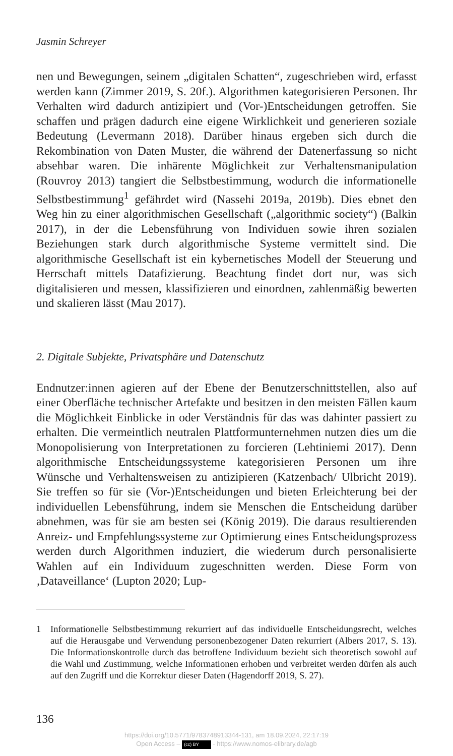Jasmin Schreyer
nen und Bewegungen, seinem „digitalen Schatten“, zugeschrieben wird, erfasst werden kann (Zimmer 2019, S. 20f.). Algorithmen kategorisieren Personen. Ihr Verhalten wird dadurch antizipiert und (Vor-)Entscheidungen getroffen. Sie schaffen und prägen dadurch eine eigene Wirklichkeit und generieren soziale Bedeutung (Levermann 2018). Darüber hinaus ergeben sich durch die Rekombination von Daten Muster, die während der Datenerfassung so nicht absehbar waren. Die inhärente Möglichkeit zur Verhaltensmanipulation (Rouvroy 2013) tangiert die Selbstbestimmung, wodurch die informationelle Selbstbestimmung<sup>1</sup> gefährdet wird (Nassehi 2019a, 2019b). Dies ebnet den Weg hin zu einer algorithmischen Gesellschaft („algorithmic society“) (Balkin 2017), in der die Lebensführung von Individuen sowie ihren sozialen Beziehungen stark durch algorithmische Systeme vermittelt sind. Die algorithmische Gesellschaft ist ein kybernetisches Modell der Steuerung und Herrschaft mittels Datafizierung. Beachtung findet dort nur, was sich digitalisieren und messen, klassifizieren und einordnen, zahlenmäßig bewerten und skalieren lässt (Mau 2017).
2. Digitale Subjekte, Privatsphäre und Datenschutz
Endnutzer:innen agieren auf der Ebene der Benutzerschnittstellen, also auf einer Oberfläche technischer Artefakte und besitzen in den meisten Fällen kaum die Möglichkeit Einblicke in oder Verständnis für das was dahinter passiert zu erhalten. Die vermeintlich neutralen Plattformunternehmen nutzen dies um die Monopolisierung von Interpretationen zu forcieren (Lehtiniemi 2017). Denn algorithmische Entscheidungssysteme kategorisieren Personen um ihre Wünsche und Verhaltensweisen zu antizipieren (Katzenbach/ Ulbricht 2019). Sie treffen so für sie (Vor-)Entscheidungen und bieten Erleichterung bei der individuellen Lebensführung, indem sie Menschen die Entscheidung darüber abnehmen, was für sie am besten sei (König 2019). Die daraus resultierenden Anreiz- und Empfehlungssysteme zur Optimierung eines Entscheidungsprozess werden durch Algorithmen induziert, die wiederum durch personalisierte Wahlen auf ein Individuum zugeschnitten werden. Diese Form von ‚Dataveillance‘ (Lupton 2020; Lup-
1 Informationelle Selbstbestimmung rekurriert auf das individuelle Entscheidungsrecht, welches auf die Herausgabe und Verwendung personenbezogener Daten rekurriert (Albers 2017, S. 13). Die Informationskontrolle durch das betroffene Individuum bezieht sich theoretisch sowohl auf die Wahl und Zustimmung, welche Informationen erhoben und verbreitet werden dürfen als auch auf den Zugriff und die Korrektur dieser Daten (Hagendorff 2019, S. 27).
136
https://doi.org/10.5771/9783748913344-131, am 18.09.2024, 22:17:19
Open Access – (cc) BY - https://www.nomos-elibrary.de/agb